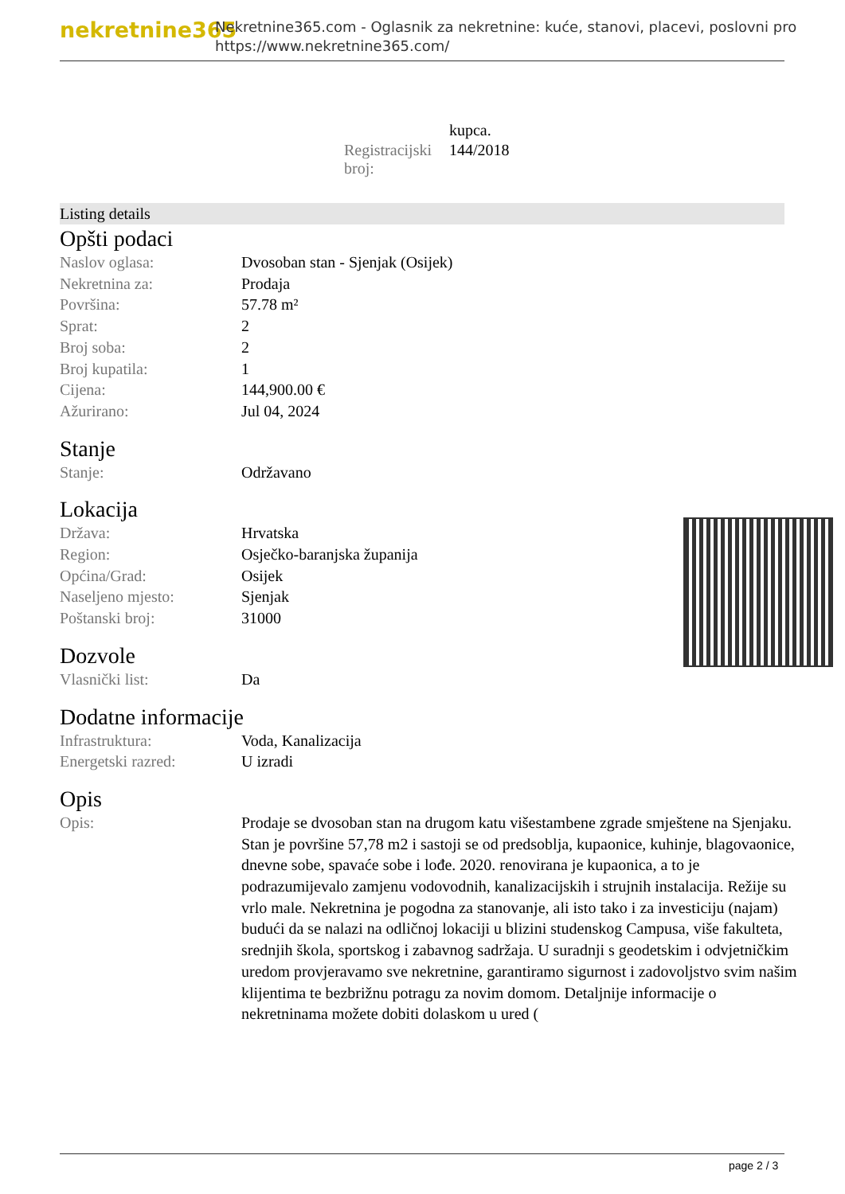nekretnine365
Nekretnine365.com - Oglasnik za nekretnine: kuće, stanovi, placevi, poslovni pro
https://www.nekretnine365.com/
| | kupca. |
| Registracijski broj: | 144/2018 |
Listing details
Opšti podaci
| Naslov oglasa: | Dvosoban stan - Sjenjak (Osijek) |
| Nekretnina za: | Prodaja |
| Površina: | 57.78 m² |
| Sprat: | 2 |
| Broj soba: | 2 |
| Broj kupatila: | 1 |
| Cijena: | 144,900.00 € |
| Ažurirano: | Jul 04, 2024 |
Stanje
| Stanje: | Održavano |
Lokacija
| Država: | Hrvatska |
| Region: | Osječko-baranjska županija |
| Općina/Grad: | Osijek |
| Naseljeno mjesto: | Sjenjak |
| Poštanski broj: | 31000 |
Dozvole
| Vlasnički list: | Da |
Dodatne informacije
| Infrastruktura: | Voda, Kanalizacija |
| Energetski razred: | U izradi |
Opis
| Opis: | Prodaje se dvosoban stan na drugom katu višestambene zgrade smještene na Sjenjaku. Stan je površine 57,78 m2 i sastoji se od predsoblja, kupaonice, kuhinje, blagovaonice, dnevne sobe, spavaće sobe i lođe. 2020. renovirana je kupaonica, a to je podrazumijevalo zamjenu vodovodnih, kanalizacijskih i strujnih instalacija. Režije su vrlo male. Nekretnina je pogodna za stanovanje, ali isto tako i za investiciju (najam) budući da se nalazi na odličnoj lokaciji u blizini studenskog Campusa, više fakulteta, srednjih škola, sportskog i zabavnog sadržaja. U suradnji s geodetskim i odvjetničkim uredom provjeravamo sve nekretnine, garantiramo sigurnost i zadovoljstvo svim našim klijentima te bezbrižnu potragu za novim domom. Detaljnije informacije o nekretninama možete dobiti dolaskom u ured ( |
page 2 / 3